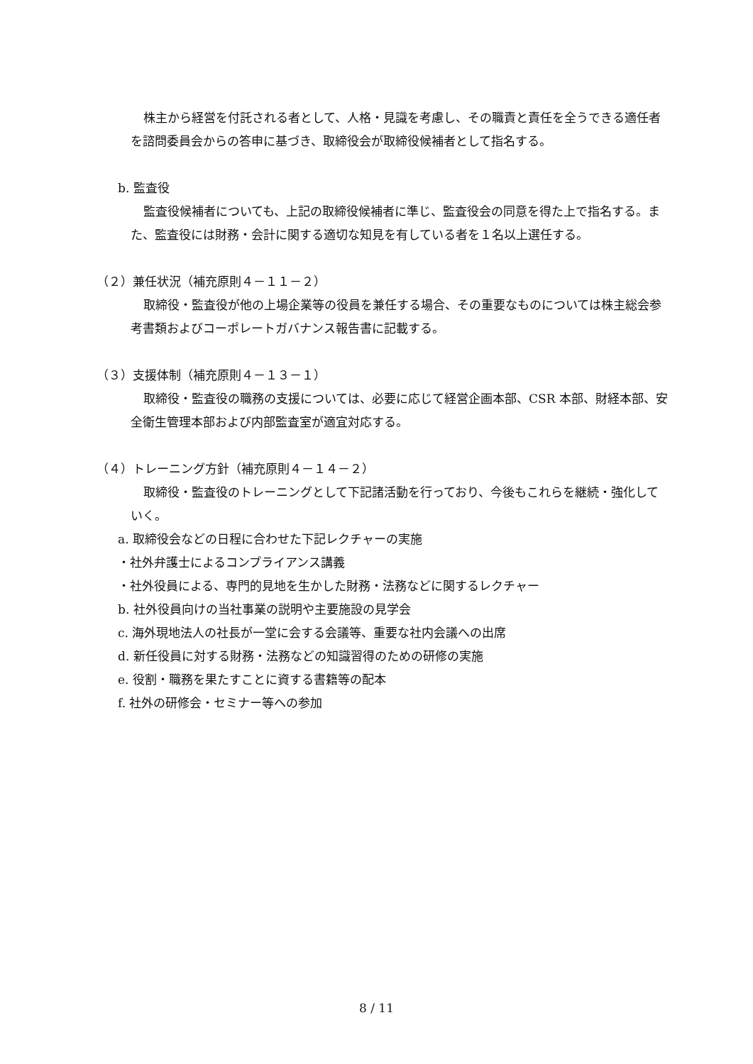株主から経営を付託される者として、人格・見識を考慮し、その職責と責任を全うできる適任者を諮問委員会からの答申に基づき、取締役会が取締役候補者として指名する。
b. 監査役
監査役候補者についても、上記の取締役候補者に準じ、監査役会の同意を得た上で指名する。また、監査役には財務・会計に関する適切な知見を有している者を１名以上選任する。
（２）兼任状況（補充原則４－１１－２）
取締役・監査役が他の上場企業等の役員を兼任する場合、その重要なものについては株主総会参考書類およびコーポレートガバナンス報告書に記載する。
（３）支援体制（補充原則４－１３－１）
取締役・監査役の職務の支援については、必要に応じて経営企画本部、CSR 本部、財経本部、安全衛生管理本部および内部監査室が適宜対応する。
（４）トレーニング方針（補充原則４－１４－２）
取締役・監査役のトレーニングとして下記諸活動を行っており、今後もこれらを継続・強化していく。
a. 取締役会などの日程に合わせた下記レクチャーの実施
・社外弁護士によるコンプライアンス講義
・社外役員による、専門的見地を生かした財務・法務などに関するレクチャー
b. 社外役員向けの当社事業の説明や主要施設の見学会
c. 海外現地法人の社長が一堂に会する会議等、重要な社内会議への出席
d. 新任役員に対する財務・法務などの知識習得のための研修の実施
e. 役割・職務を果たすことに資する書籍等の配本
f. 社外の研修会・セミナー等への参加
8 / 11